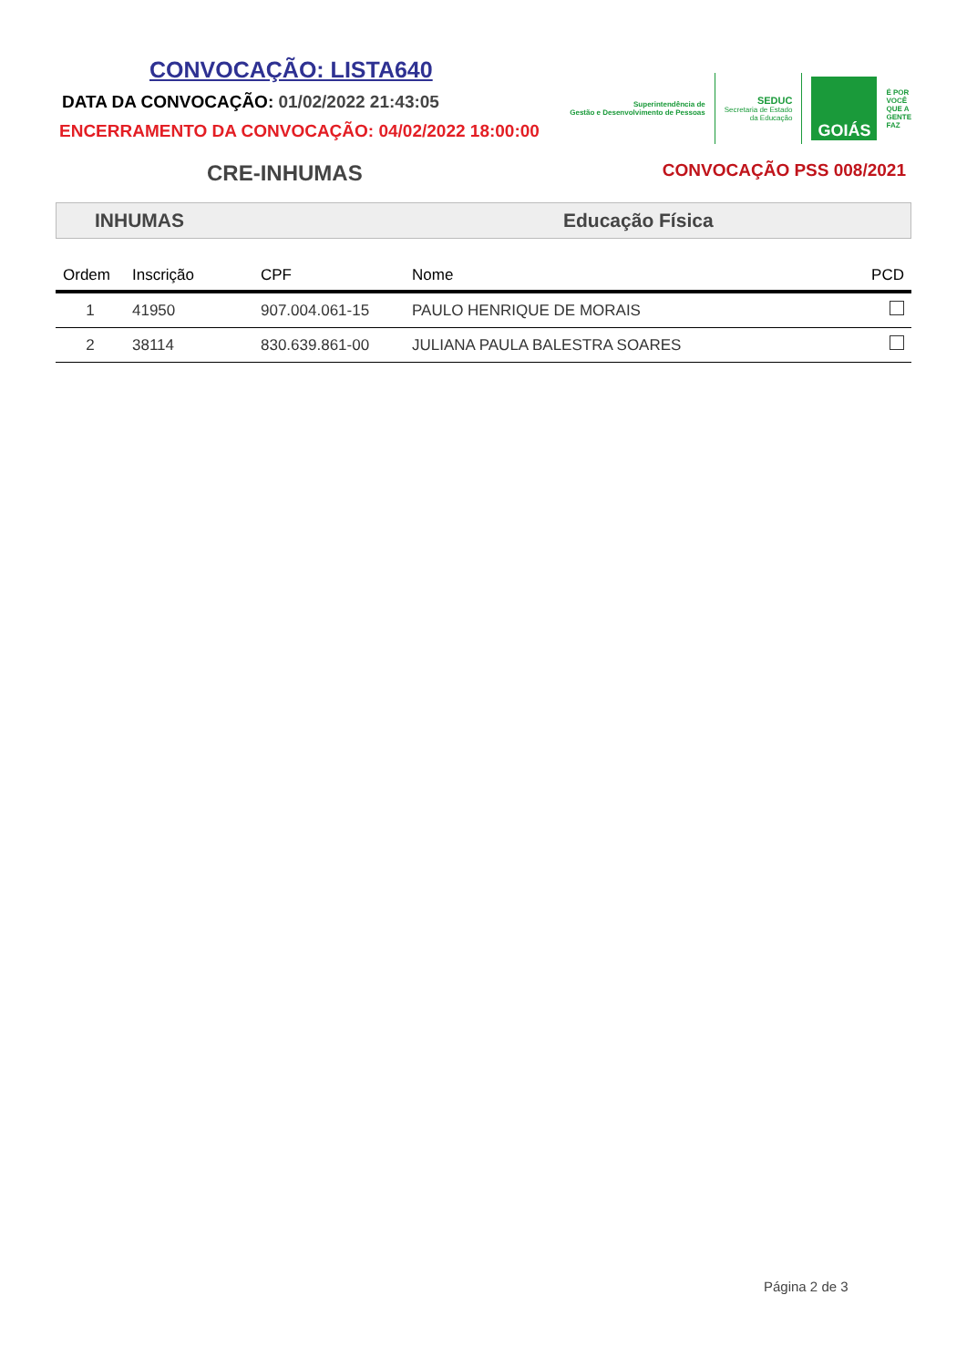CONVOCAÇÃO: LISTA640
DATA DA CONVOCAÇÃO: 01/02/2022 21:43:05
ENCERRAMENTO DA CONVOCAÇÃO: 04/02/2022 18:00:00
Superintendência de
Gestão e Desenvolvimento de Pessoas
SEDUC
Secretaria de Estado
da Educação
GOIÁS
É POR
VOCÊ
QUE A
GENTE
FAZ
CRE-INHUMAS
CONVOCAÇÃO PSS 008/2021
INHUMAS Educação Física
| Ordem | Inscrição | CPF | Nome | PCD |
| --- | --- | --- | --- | --- |
| 1 | 41950 | 907.004.061-15 | PAULO HENRIQUE DE MORAIS | |
| 2 | 38114 | 830.639.861-00 | JULIANA PAULA BALESTRA SOARES | |
Página 2 de 3